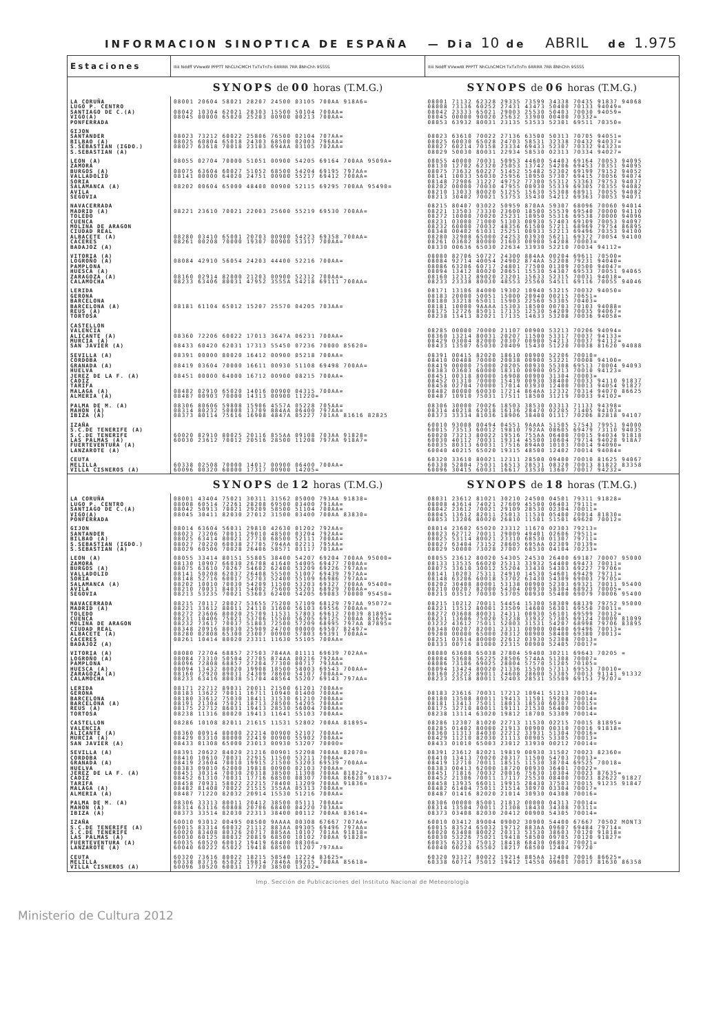INFORMACION SINOPTICA DE ESPAÑA — Dia 10 de ABRIL de 1.975
| Estaciones | IIiii Nddff VVwwW PPPTT NhCLhCMCH TxTxTnTn 6RRRR 7RR 8NhChh 9SSSS | IIiii Nddff VVwwW PPPTT NhCLhCMCH TxTxTnTn 6RRRR 7RR 8NhChh 9SSSS |
| --- | --- | --- |
| | SYNOPS de 00 horas (T.M.G.) | SYNOPS de 06 horas (T.M.G.) |
| LA CORUÑA LUGO P. CENTRO SANTIAGO DE C.(A) VIGO(A) PONFERRADA | 08001 20604 58021 28207 24500 03105 700AA 918A6= 08042 10304 62021 28303 15500 50104 700AA= 08045 00000 65020 25203 00900 00213 700AA= | 08001 71132 62328 29335 73599 34338 70435 91837 94068 08008 73136 60252 27431 43473 50400 70133 94049= 08042 23333 65021 29003 25530 50403 70030 94059= 08045 00000 90020 25632 33900 00400 70332= 08053 63932 80031 23135 53533 52301 69511 70350= |
| GIJON SANTANDER BILBAO (A) S.SEBASTIAN (IGDO.) S.SEBASTIAN (A) | 08023 73212 60022 25806 76500 02104 707AA= 08025 60804 65018 24303 68500 02003 796AA= 08027 63618 70018 23103 694AA 03105 702AA= | 08023 63610 70022 27136 63500 50313 70705 94051= 08025 60030 65028 24703 58531 32338 70432 94037= 08027 60214 70158 23334 69433 52307 70332 94323= 08029 50030 80031 22934 58530 02313 70334 94027= |
| LEON (A) ZAMORA BURGOS (A) VALLADOLID SORIA SALAMANCA (A) AVILA SEGOVIA | 08055 02704 70000 51051 00900 54205 69164 700AA 9509A= 08075 63604 60027 51052 68500 54204 69195 797AA= 08141 00000 64020 24751 00900 55217 69412 700AA= 08202 00604 65000 48400 00900 52115 69295 700AA 95490= | 08055 40000 70031 50953 44600 54403 69164 70053 94095 08130 12702 62320 25053 13742 54206 69453 70351 94095 08075 73632 60227 51452 55482 52302 69199 79152 94052 08141 10033 56030 25956 10950 57307 69415 70056 94074 08148 72906 31227 49752 77300 55312 53363 79753 94037 08202 00000 70030 47955 00930 55339 69305 70355 94082 08210 13033 80020 51255 15630 55308 68911 70055 94082 08213 30402 70021 53753 35430 54212 69363 70053 94071 |
| NAVACERRADA MADRID (A) TOLEDO CUENCA MOLINA DE ARAGON CIUDAD REAL ALBACETE (A) CACERES BADAJOZ (A) | 08221 23610 70021 22003 25600 55219 69530 700AA= 08280 03410 65001 20703 00900 54223 69358 700AA= 08261 00208 70000 19307 00900 53317 700AA= | 08215 80407 03022 50959 870AA 59307 68096 70060 94014 08221 13503 73330 23600 18500 55539 69540 70000 94110 08272 10000 70020 25231 10950 55316 69538 70000 94096 08231 03000 71000 51303 00930 57403 69109 70053 94097 08232 60000 70032 48356 61500 57211 68969 79754 86895 08348 00402 61031 25251 00933 52213 69496 70353 94100 08280 32908 65000 24253 03930 56211 69372 70054 94100 08261 03602 80000 21603 00900 54208 70003= 08330 00636 65030 22634 33930 52210 70034 94112= |
| VITORIA (A) LOGROÑO (A) PAMPLONA HUESCA (A) ZARAGOZA (A) CALAMOCHA | 08084 42910 56054 24203 44400 52216 700AA= 08160 02914 82000 21203 00900 52312 700AA= 08233 63406 80031 47952 3555A 54218 69111 700AA= | 08080 82706 50727 24300 884AA 00204 69611 70500= 08084 92714 40054 24902 874AA 52208 79231 94040= 08086 63206 60717 24801 77500 01309 70500 94047= 08094 13412 80020 20651 15530 54307 69533 70051 94065 08160 12312 89020 23201 15633 52315 70031 94018= 08233 23338 80030 48553 25560 54511 69116 70055 94046 |
| LERIDA GERONA BARCELONA BARCELONA (A) REUS (A) TORTOSA | 08181 61104 65012 15207 25570 04205 703AA= | 08171 13106 84000 19302 10940 53215 70032 94050= 08183 20000 50051 15000 20940 00215 70651= 08180 33218 65011 15903 22560 53305 70403= 08181 10000 9AAAA 15303 18500 00703 70103 94088= 08175 12726 85011 17135 12530 54209 70035 94067= 08238 13413 82021 17135 14633 53208 70036 94058= |
| CASTELLON VALENCIA ALICANTE (A) MURCIA (A) SAN JAVIER (A) | 08360 72206 60022 17013 3647A 06231 700AA= 08433 60420 62031 17313 55450 07236 70000 85620= | 08285 00000 70000 21107 00900 53213 70206 94094= 08360 13214 80031 20207 11500 53317 70037 94133= 08429 03004 82000 20307 00900 54213 70037 94112= 08433 13507 65030 20409 15430 51220 70038 81620 94088 |
| SEVILLA (A) CORDOBA GRANADA (A) HUELVA JEREZ DE LA F. (A) CADIZ TARIFA MALAGA (A) ALMERIA (A) | 08391 00000 80020 16412 00900 05218 700AA= 08419 03604 70000 16611 00930 51108 69498 700AA= 08451 00000 64000 16712 00900 08215 700AA= 08482 02910 65020 14016 00900 04315 700AA= 08487 00903 70000 14313 00900 11220= | 08391 00415 82020 18610 00900 52206 70010= 08410 00408 70000 20038 00900 53221 70008 94100= 08419 00000 75000 20205 00930 55308 69513 70004 94093 08383 03603 60000 18310 00900 05213 70010 94123= 08451 00318 80000 16908 00900 31304 70003= 08452 01310 70000 15419 00930 38400 70033 94110 91837 08458 02704 70000 17014 03930 12400 70013 94054 91827 08482 80000 60030 17214 864AA 12332 70314 94070 86625 08487 10910 75031 17511 18500 31219 70033 94102= |
| PALMA DE M. (A) MAHON (A) IBIZA (A) | 08306 80606 59808 15906 4557A 05228 705AA= 08314 80232 50808 13709 884AA 06400 797AA= 08373 80114 75616 16908 4847A 05227 701AA 81616 82825 | 08306 30000 70026 18503 38530 03313 71133 94398= 08314 40218 62018 16136 28470 02205 71405 94103= 08373 33334 81036 18906 38400 01317 70206 82818 94107 |
| IZAÑA S.C.DE TENERIFE (A) S.C.DE TENERIFE LAS PALMAS (A) FUERTEVENTURA (A) LANZAROTE (A) | 60020 82910 80025 20116 855AA 09108 703AA 91828= 60030 23612 70012 20516 28500 11208 797AA 918A7= | 60010 93008 00494 04551 9AAAA 51505 57543 79951 94000 60015 73513 60012 19810 792AA 08605 69479 73110 94035 60020 73213 80022 19516 755AA 06400 70015 94034 91818 60030 40112 70031 19314 45500 10604 79714 94028 918A7 60035 80313 60031 17516 894A0 10103 70014 94090= 60040 40215 65020 19315 48500 12402 70014 94084= |
| CEUTA MELILLA VILLA CISNEROS (A) | 60338 02508 70000 14017 00900 06400 700AA= 60096 00320 60000 17317 00900 14205= | 60320 33610 80021 12311 28500 09400 70010 81625 94067 60338 52804 75031 16513 28531 08320 70013 81822 83358 60096 30415 60031 16617 33530 13607 70017 94232= |
| | SYNOPS de 12 horas (T.M.G.) | SYNOPS de 18 horas (T.M.G.) |
| LA CORUÑA LUGO P. CENTRO SANTIAGO DE C.(A) VIGO(A) PONFERRADA | 08001 43404 75021 30311 31562 05000 793AA 91838= 08008 60514 72261 28208 69500 03400 791AA= 08042 50913 70021 29209 58500 51104 700AA= 08045 30411 82030 27012 31500 03400 700AA 83830= | 08031 23612 81021 30210 24500 04501 79311 91828= 08008 43614 74021 27609 45500 06403 79111= 08042 23612 70021 29109 28530 02304 70011= 08045 13612 82011 25013 11530 05400 70014 81830= 08053 13206 80020 26810 11501 51501 69620 70012= |
| GIJON SANTANDER BILBAO (A) S.SEBASTIAN (IGDO.) S.SEBASTIAN (A) | 08014 63604 56031 29810 42630 01202 792AA= 08023 73206 70011 29010 48500 03204 792AA= 08025 63414 80021 27710 68500 52111 700AA= 08027 70220 60038 27705 794AA 02211 795AA= 08029 60506 70028 26406 58571 03117 701AA= | 08014 23602 65020 23312 11670 02303 79213= 08023 62712 70011 29009 49401 02606 79511= 08025 53114 80021 23310 68530 01307 79711= 08027 63404 73152 28605 695AA 02309 70139= 08029 50000 73028 27007 68530 04104 70233= |
| LEON (A) ZAMORA BURGOS (A) VALLADOLID SORIA SALAMANCA (A) AVILA SEGOVIA | 08055 33414 80151 55805 38400 54207 69204 700AA 95000= 08130 10907 66030 26708 41640 54005 69477 700AA= 08075 63610 70267 54602 62400 53209 69226 797AA= 08141 50208 62037 26408 55500 51007 69439 797AA= 08148 52716 60017 52703 52400 55109 66986 797AA= 08202 10010 70030 54209 11500 53203 69327 700AA 95400= 08210 70031 84031 54002 75600 55201 68929 700AA= 08213 53235 70021 53603 62400 54205 69083 70000 95450= | 08055 23612 80020 54305 24530 26400 69187 70007 95000 08133 13535 66020 25313 33932 54400 69473 70011= 08075 33610 30012 55204 33430 54303 69227 79706= 08141 10203 75311 24910 14530 54601 69429 79711= 08148 63206 60018 53702 63430 54309 69003 79705= 08202 30408 80001 53138 00900 52303 69321 70011 95400 08210 00207 82000 54304 00930 58304 68923 70005= 08213 03512 70030 53705 00930 55400 69079 70006 95400 |
| NAVACERRADA MADRID (A) TOLEDO CUENCA MOLINA DE ARAGON CIUDAD REAL ALBACETE (A) CACERES BADAJOZ (A) | 08215 70117 20027 53655 75200 57109 68129 797AA 95072= 08221 33612 80011 24110 31600 56103 69556 700AA= 08272 23606 80020 25709 11531 57803 69612 70039 81895= 08231 10406 75021 53706 15500 56205 69125 700AA 81695= 08232 73617 70037 51803 72500 57209 68995 797AA 87895= 08348 20916 80030 25909 24700 00000 69507 82497= 08280 02808 65300 23007 00900 57803 69391 700AA= 08261 10414 80020 23311 11630 55105 700AA= | 08215 10212 70011 54454 15300 58309 68139 79752 95000 08221 13512 80001 23509 14600 56301 69550 70011= 08272 03608 80031 24311 00930 56101 69599 70012= 08231 13606 75020 53238 33932 57305 69124 70009 81099 03232 43612 75011 52003 31531 54207 68998 79706 83895 08348 00207 82001 23311 00900 00400 69496 70013= 09280 00000 65000 20312 00900 58400 69380 70013= 08251 03614 80000 22612 03930 52308 70013= 08333 00716 81000 22315 00900 52405 70017= |
| VITORIA (A) LOGROÑO (A) PAMPLONA HUESCA (A) ZARAGOZA (A) CALAMOCHA | 08080 72704 68857 27503 784AA 01111 69639 702AA= 08084 73310 50504 27705 874AA 00216 792AA= 08096 72808 68857 27204 77300 00717 793AA= 08094 13432 80020 19908 18500 58003 69543 700AA= 08160 72920 89031 24309 78600 54107 700AA= 08233 63416 80038 51704 48564 55207 69143 797AA= | 08080 63608 65038 27804 59400 30211 69643 70205 = 08084 53608 56225 28506 574AA 51308 70007= 08086 73106 69025 28004 57570 51205 70105= 08094 13424 80020 21336 15500 57313 69553 70010= 08160 23222 89011 24608 28600 53305 70013 91141 91332 08233 23518 80011 52403 28531 55509 69153 79707= |
| LERIDA GERONA BARCELONA BARCELONA (A) REUS (A) TORTOSA | 08171 22712 89031 20011 21500 61201 700AA= 08183 13622 70011 16711 10940 01400 700AA= 08180 33612 75030 18411 31530 61210 700AA= 08191 21304 75021 18713 28500 54205 700AA= 08175 22712 86031 19413 28530 56004 700AA= 08238 11316 80020 19413 11641 55103 700AA= | 08183 23616 70031 17212 10941 51213 70014= 08180 13508 80011 19413 11501 59208 70014= 08181 13413 75011 18013 18530 60307 70015= 08175 32710 80011 19111 21530 56400 70014= 08238 13114 63020 19812 18700 53309 70014= |
| CASTELLON VALENCIA ALICANTE (A) MURCIA (A) SAN JAVIER (A) | 08286 10108 82011 21615 11531 52802 700AA 81895= 08360 00914 80000 22214 00900 52107 700AA= 08429 03310 80000 22419 00900 55902 700AA= 08433 01308 65000 23013 00930 53207 70000= | 08286 12307 81020 22713 11530 02215 70015 81895= 08285 01402 80000 21913 00900 00310 70016 91818= 08360 11313 84030 22212 33931 51304 70016= 08429 11210 82030 21113 00905 53305 70013= 08433 01010 65003 23012 33930 00212 70014= |
| SEVILLA (A) CORDOBA GRANADA (A) HUELVA JEREZ DE LA F. (A) CADIZ TARIFA MALAGA (A) ALMERIA (A) | 08391 20622 84020 21216 00901 52208 700AA 82070= 08410 10610 70031 22915 11500 53211 700AA= 08419 23604 70010 19915 21500 53203 69539 700AA= 08383 09010 62000 19818 00900 02103 700AA= 08451 30314 70030 20318 38500 11308 700AA 81822= 08452 61310 70031 17716 68500 08307 700AA 86620 91837= 08458 70931 58022 22215 78400 13209 700AA 91836= 08482 81408 70022 21515 355AA 05313 700AA= 08487 71220 82032 20914 15530 51216 700AA= | 08391 23612 82021 19819 00930 31502 70023 82360= 08410 13413 70020 20317 11500 54703 70013= 08419 12710 70011 18515 11530 38704 69525 70018= 08383 00413 62000 18720 00930 36401 70022= 08451 71816 70032 20016 75630 10304 70023 87635= 08452 21306 70011 17117 25530 08400 70023 82622 91827 08458 13935 66011 19915 28430 37503 70015 91235 91847 08482 61404 75011 21514 30970 03304 70017= 08487 01416 82020 21014 30930 04308 70016= |
| PALMA DE M. (A) MAHON (A) IBIZA (A) | 08306 33313 80011 20412 38500 05111 700AA= 08314 63116 60808 20706 68400 04220 703AA= 08373 33514 82030 22313 38400 00112 700AA 83614= | 08306 00000 85001 21812 00000 04313 70014= 08314 13504 70011 21308 18430 34308 70311= 08373 03408 82030 20412 00900 54305 70014= |
| IZAÑA S.C.DE TENERIFE (A) S.C.DE TENERIFE LAS PALMAS (A) FUERTEVENTURA (A) LANZAROTE (A) | 60010 93012 00495 08500 9AAAA 00308 67667 707AA= 60015 83314 60032 21112 883AA 09305 69496 797AA= 60020 83408 80326 20717 885AA 10107 701AA 91818= 60030 60125 80032 20819 68500 10102 700AA 91828= 60035 60520 60012 19419 68400 08306= 60040 60222 65022 19418 68500 11207 797AA= | 60010 03412 89004 09002 30900 54400 67667 70502 MONT3 60015 83524 65032 19712 883AA 09607 69484 79714= 60020 63408 80022 20313 53530 38603 70120 91818= 60030 53226 75021 19418 58500 09705 70120 91827= 60035 63213 75012 18418 68430 06807 70021= 60040 60220 65502 18217 68500 12404 79720 |
| CEUTA MELILLA VILLA CISNEROS (A) | 60320 73616 80022 18215 58540 12224 83625= 60338 83716 65022 19814 7846A 09215 700AA 85618= 60096 30520 60031 17720 38500 13202= | 60320 93127 80022 19214 885AA 12400 70016 86625= 60338 60714 75012 19412 14550 09601 70017 81630 86358 |
Imp. Sección de Publicaciones del Instituto Nacional de Meteorología
Ministerio de Cultura 2012